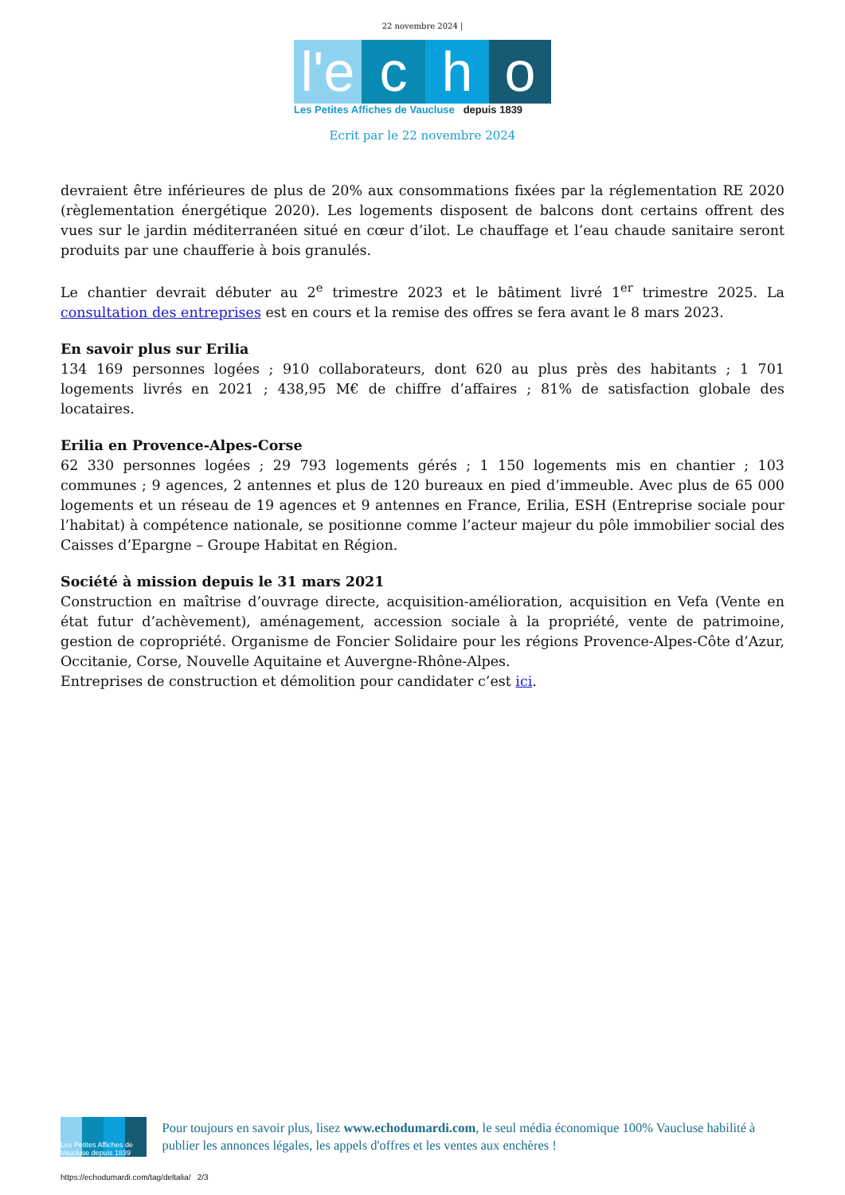22 novembre 2024 |
l'e
c
h
o
Les Petites Affiches de Vaucluse depuis 1839
Ecrit par le 22 novembre 2024
devraient être inférieures de plus de 20% aux consommations fixées par la réglementation RE 2020 (règlementation énergétique 2020). Les logements disposent de balcons dont certains offrent des vues sur le jardin méditerranéen situé en cœur d’ilot. Le chauffage et l’eau chaude sanitaire seront produits par une chaufferie à bois granulés.
Le chantier devrait débuter au 2<sup>e</sup> trimestre 2023 et le bâtiment livré 1<sup>er</sup> trimestre 2025. La consultation des entreprises est en cours et la remise des offres se fera avant le 8 mars 2023.
En savoir plus sur Erilia
134 169 personnes logées ; 910 collaborateurs, dont 620 au plus près des habitants ; 1 701 logements livrés en 2021 ; 438,95 M€ de chiffre d’affaires ; 81% de satisfaction globale des locataires.
Erilia en Provence-Alpes-Corse
62 330 personnes logées ; 29 793 logements gérés ; 1 150 logements mis en chantier ; 103 communes ; 9 agences, 2 antennes et plus de 120 bureaux en pied d’immeuble. Avec plus de 65 000 logements et un réseau de 19 agences et 9 antennes en France, Erilia, ESH (Entreprise sociale pour l’habitat) à compétence nationale, se positionne comme l’acteur majeur du pôle immobilier social des Caisses d’Epargne – Groupe Habitat en Région.
Société à mission depuis le 31 mars 2021
Construction en maîtrise d’ouvrage directe, acquisition-amélioration, acquisition en Vefa (Vente en état futur d’achèvement), aménagement, accession sociale à la propriété, vente de patrimoine, gestion de copropriété. Organisme de Foncier Solidaire pour les régions Provence-Alpes-Côte d’Azur, Occitanie, Corse, Nouvelle Aquitaine et Auvergne-Rhône-Alpes.
Entreprises de construction et démolition pour candidater c’est ici.
Les Petites Affiches de Vaucluse depuis 1839
Pour toujours en savoir plus, lisez www.echodumardi.com, le seul média économique 100% Vaucluse habilité à publier les annonces légales, les appels d'offres et les ventes aux enchères !
https://echodumardi.com/tag/deltalia/ 2/3